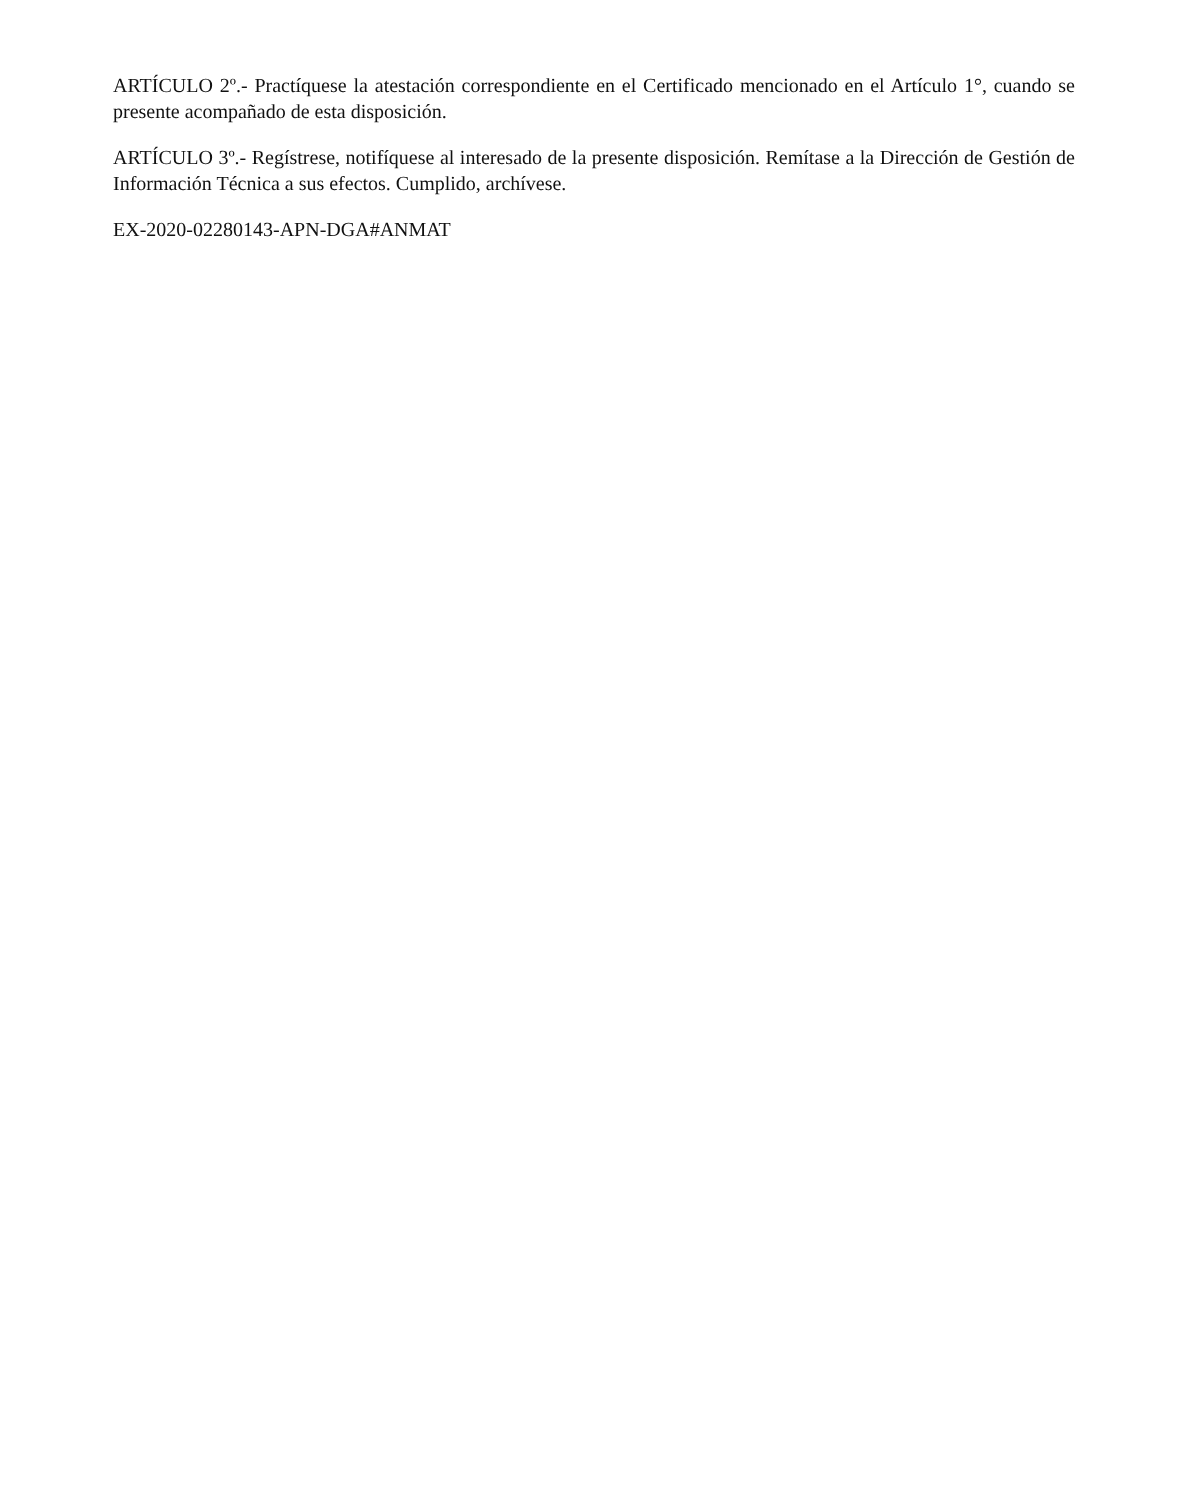ARTÍCULO 2º.- Practíquese la atestación correspondiente en el Certificado mencionado en el Artículo 1°, cuando se presente acompañado de esta disposición.
ARTÍCULO 3º.- Regístrese, notifíquese al interesado de la presente disposición. Remítase a la Dirección de Gestión de Información Técnica a sus efectos. Cumplido, archívese.
EX-2020-02280143-APN-DGA#ANMAT